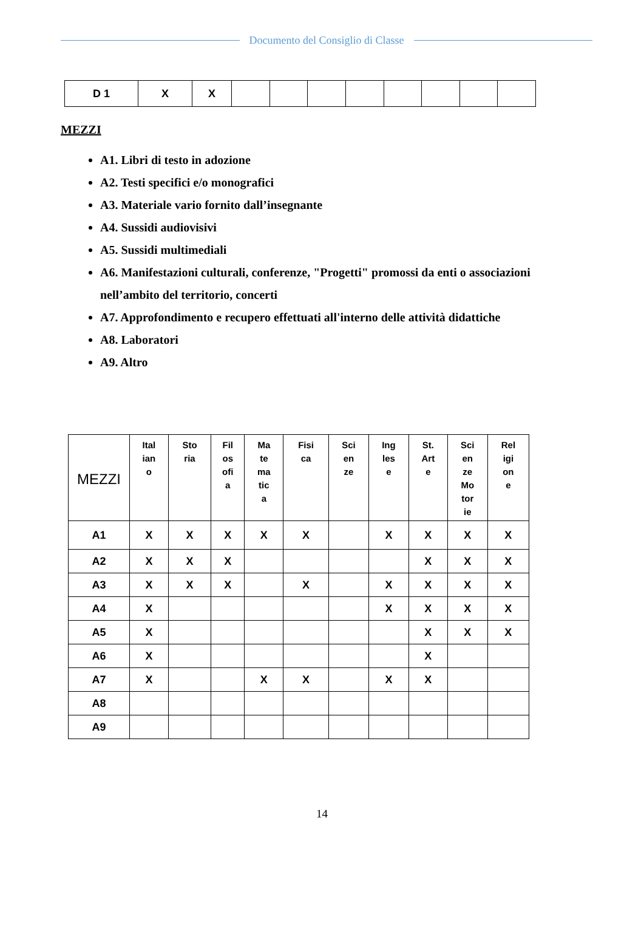Documento del Consiglio di Classe
| D 1 | X | X | | | | | | | | |
MEZZI
A1. Libri di testo in adozione
A2. Testi specifici e/o monografici
A3. Materiale vario fornito dall’insegnante
A4. Sussidi audiovisivi
A5. Sussidi multimediali
A6. Manifestazioni culturali, conferenze, "Progetti" promossi da enti o associazioni nell’ambito del territorio, concerti
A7. Approfondimento e recupero effettuati all'interno delle attività didattiche
A8. Laboratori
A9. Altro
| MEZZI | Ital ian o | Sto ria | Fil os ofi a | Ma te ma tic a | Fisi ca | Sci en ze | Ing les e | St. Art e | Sci en ze Mo tor ie | Rel igi on e |
| --- | --- | --- | --- | --- | --- | --- | --- | --- | --- | --- |
| A1 | X | X | X | X | X | | X | X | X | X |
| A2 | X | X | X | | | | | X | X | X |
| A3 | X | X | X | | X | | X | X | X | X |
| A4 | X | | | | | | X | X | X | X |
| A5 | X | | | | | | | X | X | X |
| A6 | X | | | | | | | X | | |
| A7 | X | | | X | X | | X | X | | |
| A8 | | | | | | | | | | |
| A9 | | | | | | | | | | |
14